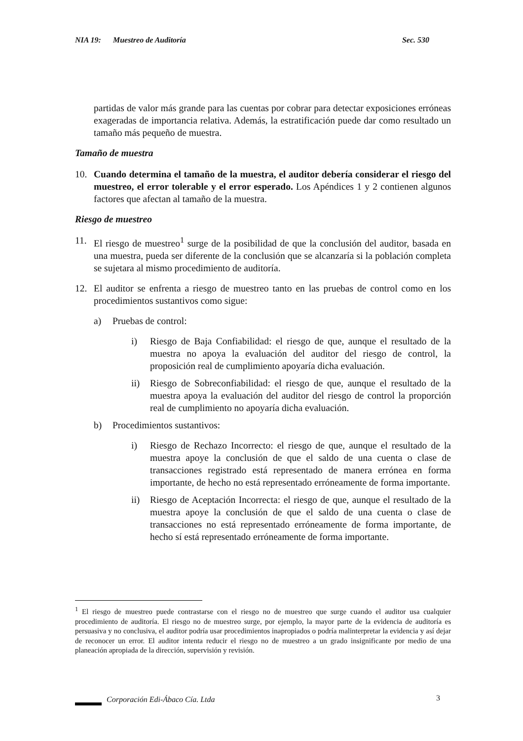NIA 19: Muestreo de Auditoría Sec. 530
partidas de valor más grande para las cuentas por cobrar para detectar exposiciones erróneas exageradas de importancia relativa. Además, la estratificación puede dar como resultado un tamaño más pequeño de muestra.
Tamaño de muestra
10. Cuando determina el tamaño de la muestra, el auditor debería considerar el riesgo del muestreo, el error tolerable y el error esperado. Los Apéndices 1 y 2 contienen algunos factores que afectan al tamaño de la muestra.
Riesgo de muestreo
11. El riesgo de muestreo<sup>1</sup> surge de la posibilidad de que la conclusión del auditor, basada en una muestra, pueda ser diferente de la conclusión que se alcanzaría si la población completa se sujetara al mismo procedimiento de auditoría.
12. El auditor se enfrenta a riesgo de muestreo tanto en las pruebas de control como en los procedimientos sustantivos como sigue:
a) Pruebas de control:
i) Riesgo de Baja Confiabilidad: el riesgo de que, aunque el resultado de la muestra no apoya la evaluación del auditor del riesgo de control, la proposición real de cumplimiento apoyaría dicha evaluación.
ii) Riesgo de Sobreconfiabilidad: el riesgo de que, aunque el resultado de la muestra apoya la evaluación del auditor del riesgo de control la proporción real de cumplimiento no apoyaría dicha evaluación.
b) Procedimientos sustantivos:
i) Riesgo de Rechazo Incorrecto: el riesgo de que, aunque el resultado de la muestra apoye la conclusión de que el saldo de una cuenta o clase de transacciones registrado está representado de manera errónea en forma importante, de hecho no está representado erróneamente de forma importante.
ii) Riesgo de Aceptación Incorrecta: el riesgo de que, aunque el resultado de la muestra apoye la conclusión de que el saldo de una cuenta o clase de transacciones no está representado erróneamente de forma importante, de hecho sí está representado erróneamente de forma importante.
<sup>1</sup> El riesgo de muestreo puede contrastarse con el riesgo no de muestreo que surge cuando el auditor usa cualquier procedimiento de auditoría. El riesgo no de muestreo surge, por ejemplo, la mayor parte de la evidencia de auditoría es persuasiva y no conclusiva, el auditor podría usar procedimientos inapropiados o podría malinterpretar la evidencia y así dejar de reconocer un error. El auditor intenta reducir el riesgo no de muestreo a un grado insignificante por medio de una planeación apropiada de la dirección, supervisión y revisión.
Corporación Edi-Ábaco Cía. Ltda 3